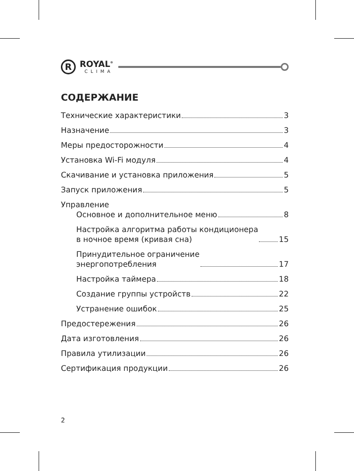R
ROYAL<sup>®</sup>
CLIMA
СОДЕРЖАНИЕ
Технические характеристики 3
Назначение 3
Меры предосторожности 4
Установка Wi-Fi модуля 4
Скачивание и установка приложения 5
Запуск приложения 5
Управление
Основное и дополнительное меню 8
Настройка алгоритма работы кондиционера
в ночное время (кривая сна) 15
Принудительное ограничение
энергопотребления 17
Настройка таймера 18
Создание группы устройств 22
Устранение ошибок 25
Предостережения 26
Дата изготовления 26
Правила утилизации 26
Сертификация продукции 26
2